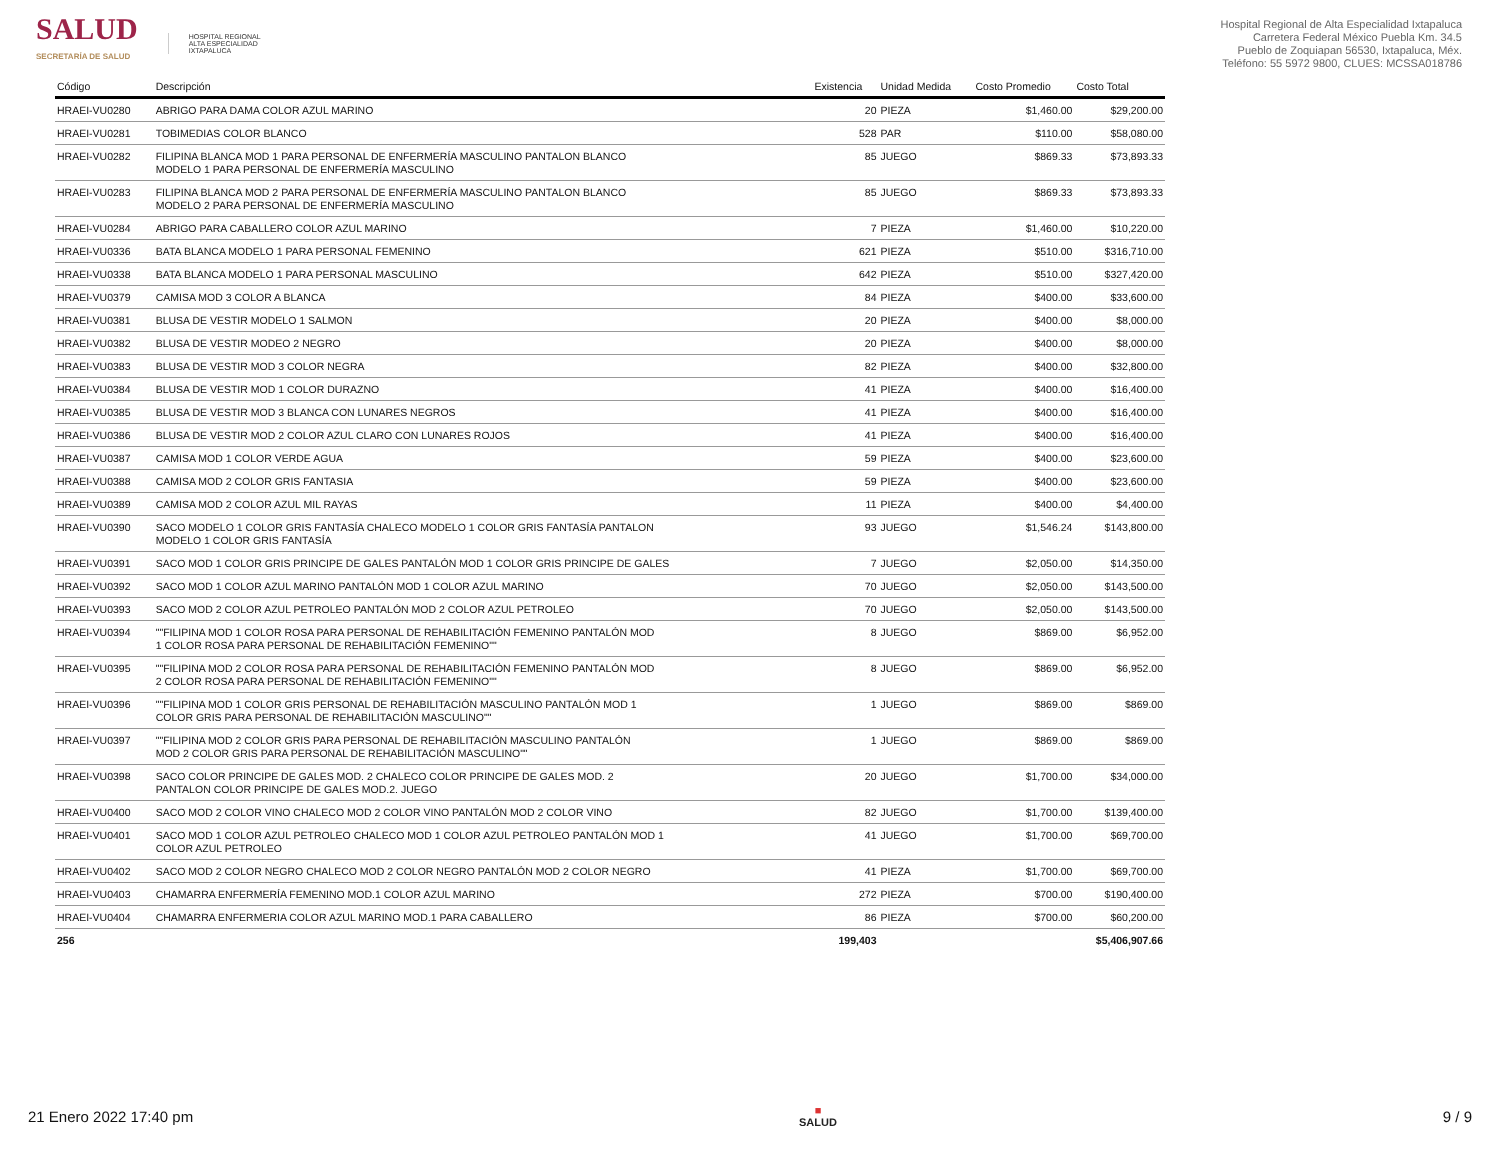SALUD
SECRETARÍA DE SALUD
HOSPITAL REGIONAL
ALTA ESPECIALIDAD
IXTAPALUCA
Hospital Regional de Alta Especialidad Ixtapaluca
Carretera Federal México Puebla Km. 34.5
Pueblo de Zoquiapan 56530, Ixtapaluca, Méx.
Teléfono: 55 5972 9800, CLUES: MCSSA018786
| Código | Descripción | Existencia | Unidad Medida | Costo Promedio | Costo Total |
| --- | --- | --- | --- | --- | --- |
| HRAEI-VU0280 | ABRIGO PARA DAMA COLOR AZUL MARINO | 20 | PIEZA | $1,460.00 | $29,200.00 |
| HRAEI-VU0281 | TOBIMEDIAS COLOR BLANCO | 528 | PAR | $110.00 | $58,080.00 |
| HRAEI-VU0282 | FILIPINA BLANCA MOD 1 PARA PERSONAL DE ENFERMERÍA MASCULINO PANTALON BLANCO MODELO 1 PARA PERSONAL DE ENFERMERÍA MASCULINO | 85 | JUEGO | $869.33 | $73,893.33 |
| HRAEI-VU0283 | FILIPINA BLANCA MOD 2 PARA PERSONAL DE ENFERMERÍA MASCULINO PANTALON BLANCO MODELO 2 PARA PERSONAL DE ENFERMERÍA MASCULINO | 85 | JUEGO | $869.33 | $73,893.33 |
| HRAEI-VU0284 | ABRIGO PARA CABALLERO COLOR AZUL MARINO | 7 | PIEZA | $1,460.00 | $10,220.00 |
| HRAEI-VU0336 | BATA BLANCA MODELO 1 PARA PERSONAL FEMENINO | 621 | PIEZA | $510.00 | $316,710.00 |
| HRAEI-VU0338 | BATA BLANCA MODELO 1 PARA PERSONAL MASCULINO | 642 | PIEZA | $510.00 | $327,420.00 |
| HRAEI-VU0379 | CAMISA MOD 3 COLOR A BLANCA | 84 | PIEZA | $400.00 | $33,600.00 |
| HRAEI-VU0381 | BLUSA DE VESTIR MODELO 1 SALMON | 20 | PIEZA | $400.00 | $8,000.00 |
| HRAEI-VU0382 | BLUSA DE VESTIR MODEO 2 NEGRO | 20 | PIEZA | $400.00 | $8,000.00 |
| HRAEI-VU0383 | BLUSA DE VESTIR MOD 3 COLOR NEGRA | 82 | PIEZA | $400.00 | $32,800.00 |
| HRAEI-VU0384 | BLUSA DE VESTIR MOD 1 COLOR DURAZNO | 41 | PIEZA | $400.00 | $16,400.00 |
| HRAEI-VU0385 | BLUSA DE VESTIR MOD 3 BLANCA CON LUNARES NEGROS | 41 | PIEZA | $400.00 | $16,400.00 |
| HRAEI-VU0386 | BLUSA DE VESTIR MOD 2 COLOR AZUL CLARO CON LUNARES ROJOS | 41 | PIEZA | $400.00 | $16,400.00 |
| HRAEI-VU0387 | CAMISA MOD 1 COLOR VERDE AGUA | 59 | PIEZA | $400.00 | $23,600.00 |
| HRAEI-VU0388 | CAMISA MOD 2 COLOR GRIS FANTASIA | 59 | PIEZA | $400.00 | $23,600.00 |
| HRAEI-VU0389 | CAMISA MOD 2 COLOR AZUL MIL RAYAS | 11 | PIEZA | $400.00 | $4,400.00 |
| HRAEI-VU0390 | SACO MODELO 1 COLOR GRIS FANTASÍA CHALECO MODELO 1 COLOR GRIS FANTASÍA PANTALON MODELO 1 COLOR GRIS FANTASÍA | 93 | JUEGO | $1,546.24 | $143,800.00 |
| HRAEI-VU0391 | SACO MOD 1 COLOR GRIS PRINCIPE DE GALES PANTALÓN MOD 1 COLOR GRIS PRINCIPE DE GALES | 7 | JUEGO | $2,050.00 | $14,350.00 |
| HRAEI-VU0392 | SACO MOD 1 COLOR AZUL MARINO PANTALÓN MOD 1 COLOR AZUL MARINO | 70 | JUEGO | $2,050.00 | $143,500.00 |
| HRAEI-VU0393 | SACO MOD 2 COLOR AZUL PETROLEO PANTALÓN MOD 2 COLOR AZUL PETROLEO | 70 | JUEGO | $2,050.00 | $143,500.00 |
| HRAEI-VU0394 | ""FILIPINA MOD 1 COLOR ROSA PARA PERSONAL DE REHABILITACIÓN FEMENINO PANTALÓN MOD 1 COLOR ROSA PARA PERSONAL DE REHABILITACIÓN FEMENINO"" | 8 | JUEGO | $869.00 | $6,952.00 |
| HRAEI-VU0395 | ""FILIPINA MOD 2 COLOR ROSA PARA PERSONAL DE REHABILITACIÓN FEMENINO PANTALÓN MOD 2 COLOR ROSA PARA PERSONAL DE REHABILITACIÓN FEMENINO"" | 8 | JUEGO | $869.00 | $6,952.00 |
| HRAEI-VU0396 | ""FILIPINA MOD 1 COLOR GRIS PERSONAL DE REHABILITACIÓN MASCULINO PANTALÓN MOD 1 COLOR GRIS PARA PERSONAL DE REHABILITACIÓN MASCULINO"" | 1 | JUEGO | $869.00 | $869.00 |
| HRAEI-VU0397 | ""FILIPINA MOD 2 COLOR GRIS PARA PERSONAL DE REHABILITACIÓN MASCULINO PANTALÓN MOD 2 COLOR GRIS PARA PERSONAL DE REHABILITACIÓN MASCULINO"" | 1 | JUEGO | $869.00 | $869.00 |
| HRAEI-VU0398 | SACO COLOR PRINCIPE DE GALES MOD. 2 CHALECO COLOR PRINCIPE DE GALES MOD. 2 PANTALON COLOR PRINCIPE DE GALES MOD.2. JUEGO | 20 | JUEGO | $1,700.00 | $34,000.00 |
| HRAEI-VU0400 | SACO MOD 2 COLOR VINO CHALECO MOD 2 COLOR VINO PANTALÓN MOD 2 COLOR VINO | 82 | JUEGO | $1,700.00 | $139,400.00 |
| HRAEI-VU0401 | SACO MOD 1 COLOR AZUL PETROLEO CHALECO MOD 1 COLOR AZUL PETROLEO PANTALÓN MOD 1 COLOR AZUL PETROLEO | 41 | JUEGO | $1,700.00 | $69,700.00 |
| HRAEI-VU0402 | SACO MOD 2 COLOR NEGRO CHALECO MOD 2 COLOR NEGRO PANTALÓN MOD 2 COLOR NEGRO | 41 | PIEZA | $1,700.00 | $69,700.00 |
| HRAEI-VU0403 | CHAMARRA ENFERMERÍA FEMENINO MOD.1 COLOR AZUL MARINO | 272 | PIEZA | $700.00 | $190,400.00 |
| HRAEI-VU0404 | CHAMARRA ENFERMERIA COLOR AZUL MARINO MOD.1 PARA CABALLERO | 86 | PIEZA | $700.00 | $60,200.00 |
| 256 | | 199,403 | | | $5,406,907.66 |
21 Enero 2022 17:40 pm ■
SALUD 9 / 9